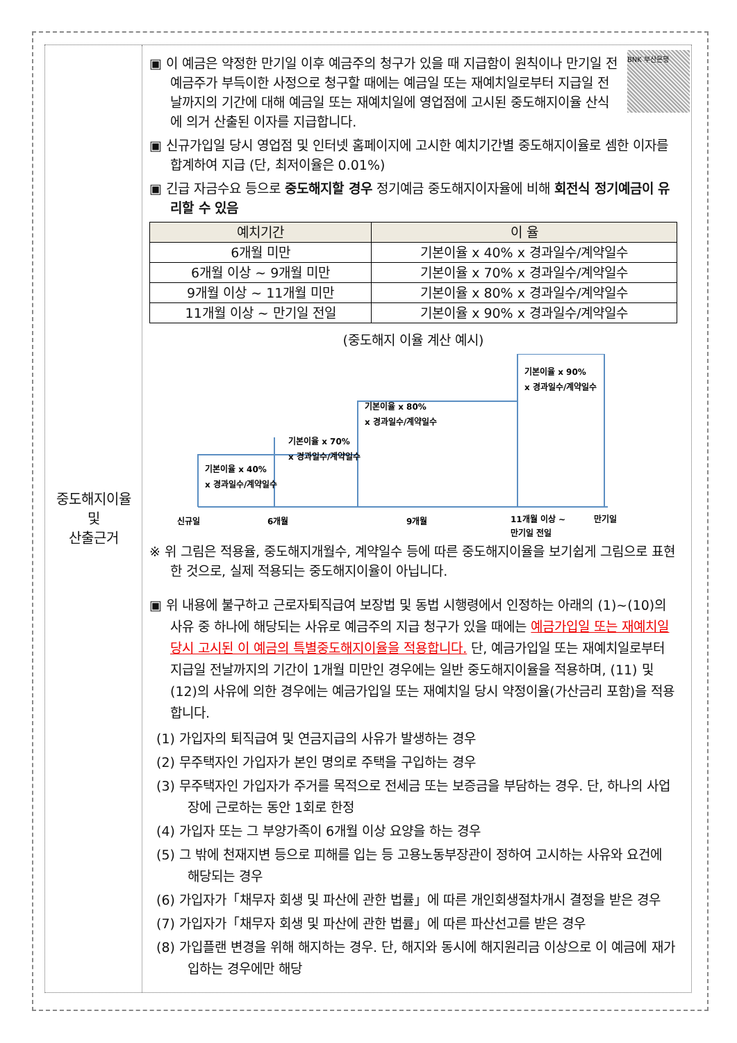중도해지이율
및
산출근거
BNK 부산은행
▣ 이 예금은 약정한 만기일 이후 예금주의 청구가 있을 때 지급함이 원칙이나 만기일 전 예금주가 부득이한 사정으로 청구할 때에는 예금일 또는 재예치일로부터 지급일 전날까지의 기간에 대해 예금일 또는 재예치일에 영업점에 고시된 중도해지이율 산식에 의거 산출된 이자를 지급합니다.
▣ 신규가입일 당시 영업점 및 인터넷 홈페이지에 고시한 예치기간별 중도해지이율로 셈한 이자를 합계하여 지급 (단, 최저이율은 0.01%)
▣ 긴급 자금수요 등으로 중도해지할 경우 정기예금 중도해지이자율에 비해 회전식 정기예금이 유리할 수 있음
| 예치기간 | 이 율 |
| --- | --- |
| 6개월 미만 | 기본이율 x 40% x 경과일수/계약일수 |
| 6개월 이상 ~ 9개월 미만 | 기본이율 x 70% x 경과일수/계약일수 |
| 9개월 이상 ~ 11개월 미만 | 기본이율 x 80% x 경과일수/계약일수 |
| 11개월 이상 ~ 만기일 전일 | 기본이율 x 90% x 경과일수/계약일수 |
(중도해지 이율 계산 예시)
기본이율 x 40%
x 경과일수/계약일수
기본이율 x 70%
x 경과일수/계약일수
기본이율 x 80%
x 경과일수/계약일수
기본이율 x 90%
x 경과일수/계약일수
신규일
6개월
9개월
11개월 이상 ~
만기일 전일
만기일
※ 위 그림은 적용율, 중도해지개월수, 계약일수 등에 따른 중도해지이율을 보기쉽게 그림으로 표현한 것으로, 실제 적용되는 중도해지이율이 아닙니다.
▣ 위 내용에 불구하고 근로자퇴직급여 보장법 및 동법 시행령에서 인정하는 아래의 (1)~(10)의 사유 중 하나에 해당되는 사유로 예금주의 지급 청구가 있을 때에는 예금가입일 또는 재예치일 당시 고시된 이 예금의 특별중도해지이율을 적용합니다. 단, 예금가입일 또는 재예치일로부터 지급일 전날까지의 기간이 1개월 미만인 경우에는 일반 중도해지이율을 적용하며, (11) 및 (12)의 사유에 의한 경우에는 예금가입일 또는 재예치일 당시 약정이율(가산금리 포함)을 적용합니다.
(1) 가입자의 퇴직급여 및 연금지급의 사유가 발생하는 경우
(2) 무주택자인 가입자가 본인 명의로 주택을 구입하는 경우
(3) 무주택자인 가입자가 주거를 목적으로 전세금 또는 보증금을 부담하는 경우. 단, 하나의 사업장에 근로하는 동안 1회로 한정
(4) 가입자 또는 그 부양가족이 6개월 이상 요양을 하는 경우
(5) 그 밖에 천재지변 등으로 피해를 입는 등 고용노동부장관이 정하여 고시하는 사유와 요건에 해당되는 경우
(6) 가입자가「채무자 회생 및 파산에 관한 법률」에 따른 개인회생절차개시 결정을 받은 경우
(7) 가입자가「채무자 회생 및 파산에 관한 법률」에 따른 파산선고를 받은 경우
(8) 가입플랜 변경을 위해 해지하는 경우. 단, 해지와 동시에 해지원리금 이상으로 이 예금에 재가입하는 경우에만 해당